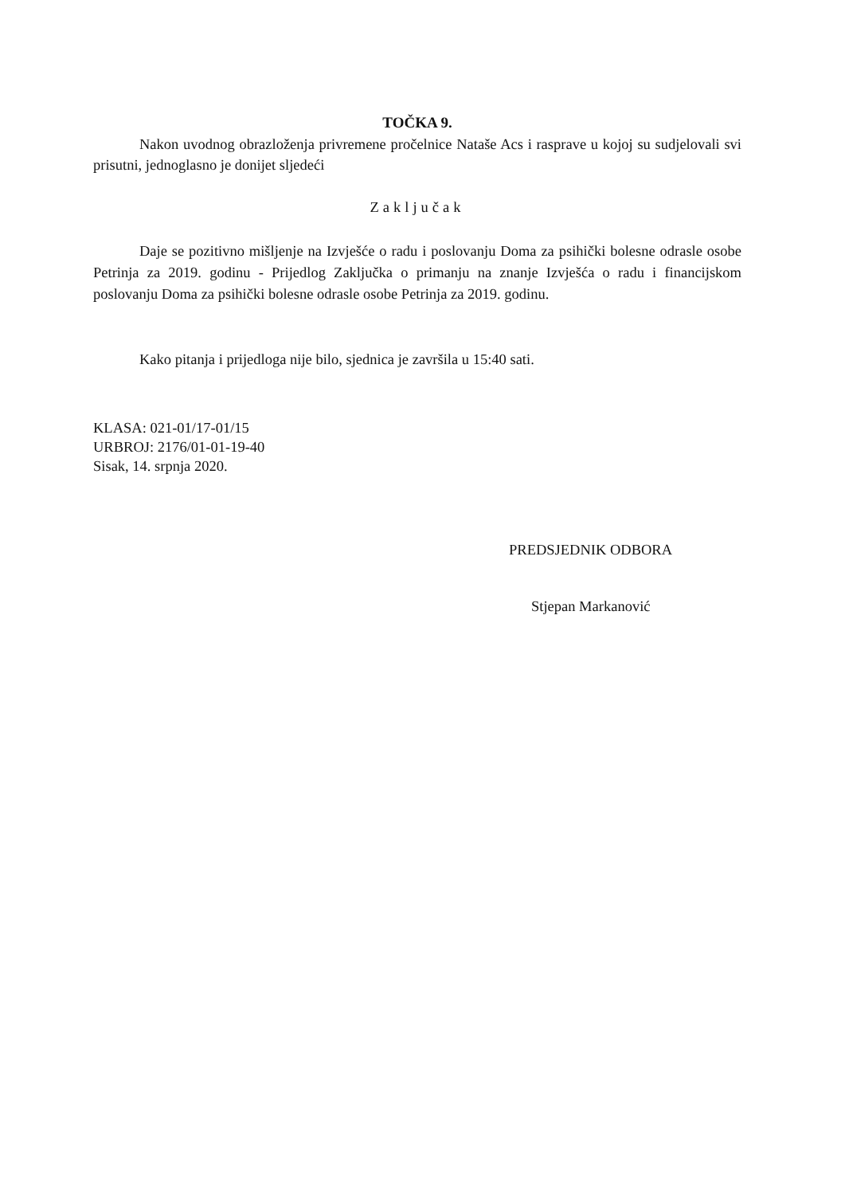TOČKA 9.
Nakon uvodnog obrazloženja privremene pročelnice Nataše Acs i rasprave u kojoj su sudjelovali svi prisutni, jednoglasno je donijet sljedeći
Zaključak
Daje se pozitivno mišljenje na Izvješće o radu i poslovanju Doma za psihički bolesne odrasle osobe Petrinja za 2019. godinu - Prijedlog Zaključka o primanju na znanje Izvješća o radu i financijskom poslovanju Doma za psihički bolesne odrasle osobe Petrinja za 2019. godinu.
Kako pitanja i prijedloga nije bilo, sjednica je završila u 15:40 sati.
KLASA: 021-01/17-01/15
URBROJ: 2176/01-01-19-40
Sisak, 14. srpnja 2020.
PREDSJEDNIK ODBORA
Stjepan Markanović